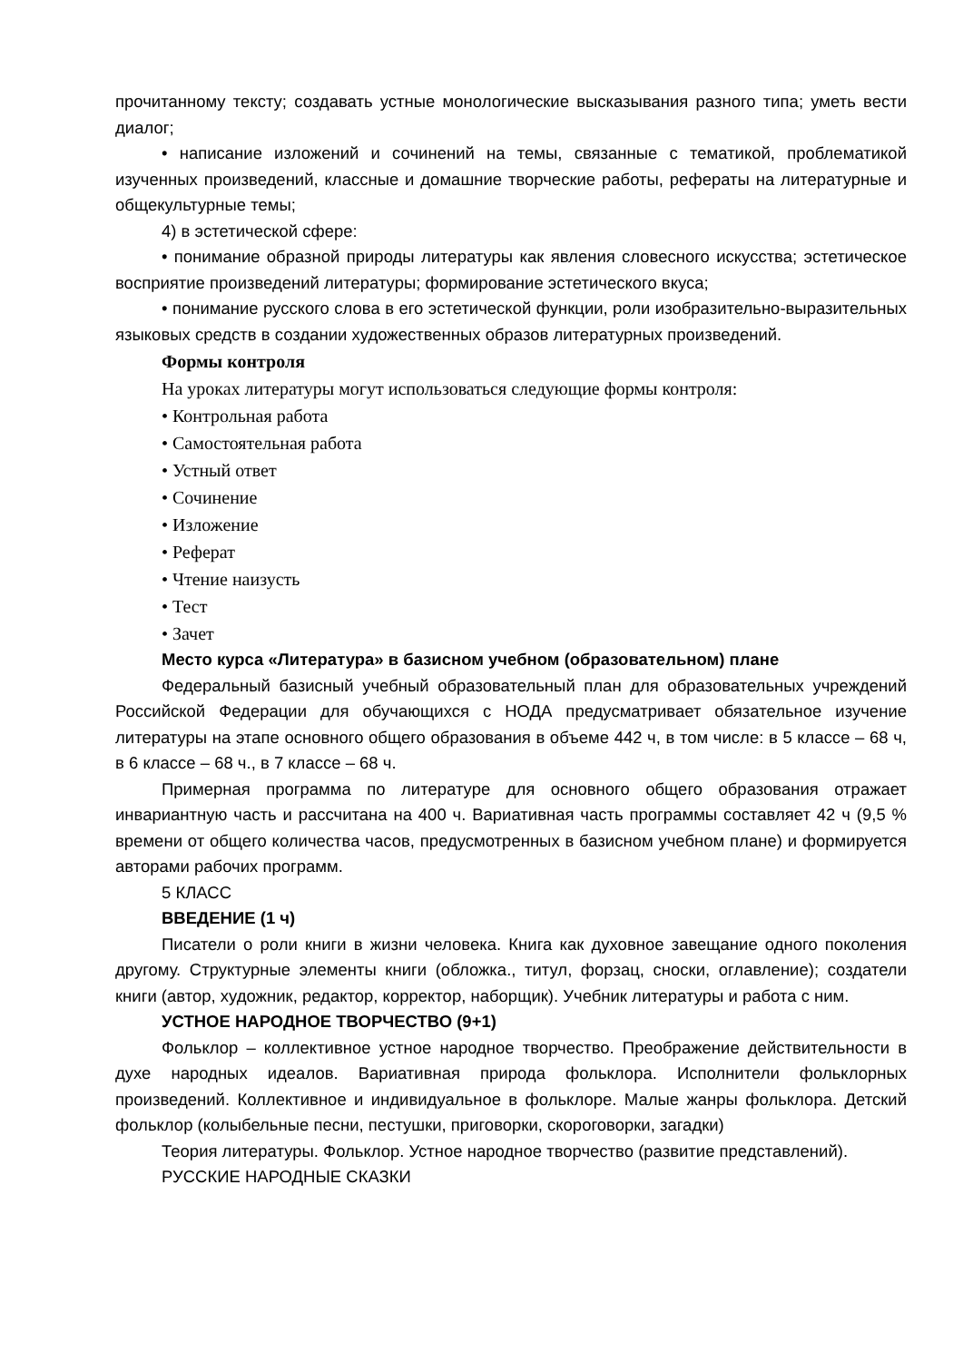прочитанному тексту; создавать устные монологические высказывания разного типа; уметь вести диалог;
• написание изложений и сочинений на темы, связанные с тематикой, проблематикой изученных произведений, классные и домашние творческие работы, рефераты на литературные и общекультурные темы;
4) в эстетической сфере:
• понимание образной природы литературы как явления словесного искусства; эстетическое восприятие произведений литературы; формирование эстетического вкуса;
• понимание русского слова в его эстетической функции, роли изобразительно-выразительных языковых средств в создании художественных образов литературных произведений.
Формы контроля
На уроках литературы могут использоваться следующие формы контроля:
• Контрольная работа
• Самостоятельная работа
• Устный ответ
• Сочинение
• Изложение
• Реферат
• Чтение наизусть
• Тест
• Зачет
Место курса «Литература» в базисном учебном (образовательном) плане
Федеральный базисный учебный образовательный план для образовательных учреждений Российской Федерации для обучающихся с НОДА предусматривает обязательное изучение литературы на этапе основного общего образования в объеме 442 ч, в том числе: в 5 классе – 68 ч, в 6 классе – 68 ч., в 7 классе – 68 ч.
Примерная программа по литературе для основного общего образования отражает инвариантную часть и рассчитана на 400 ч. Вариативная часть программы составляет 42 ч (9,5 % времени от общего количества часов, предусмотренных в базисном учебном плане) и формируется авторами рабочих программ.
5 КЛАСС
ВВЕДЕНИЕ (1 ч)
Писатели о роли книги в жизни человека. Книга как духовное завещание одного поколения другому. Структурные элементы книги (обложка., титул, форзац, сноски, оглавление); создатели книги (автор, художник, редактор, корректор, наборщик). Учебник литературы и работа с ним.
УСТНОЕ НАРОДНОЕ ТВОРЧЕСТВО (9+1)
Фольклор – коллективное устное народное творчество. Преображение действительности в духе народных идеалов. Вариативная природа фольклора. Исполнители фольклорных произведений. Коллективное и индивидуальное в фольклоре. Малые жанры фольклора. Детский фольклор (колыбельные песни, пестушки, приговорки, скороговорки, загадки)
Теория литературы. Фольклор. Устное народное творчество (развитие представлений).
РУССКИЕ НАРОДНЫЕ СКАЗКИ